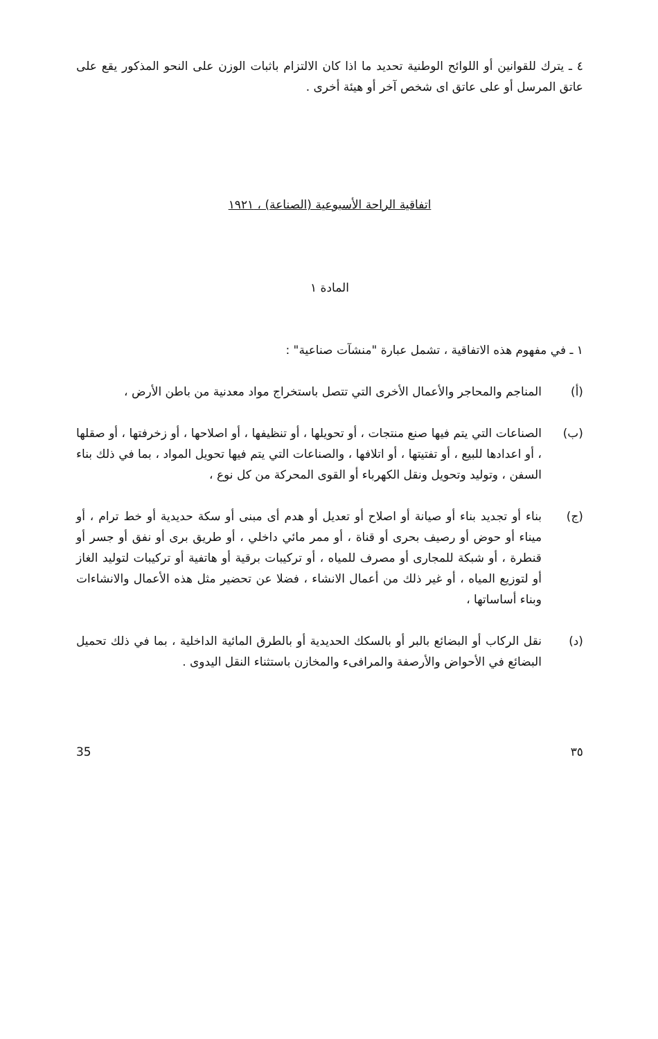٤ ـ يترك للقوانين أو اللوائح الوطنية تحديد ما اذا كان الالتزام باثبات الوزن على النحو المذكور يقع على عاتق المرسل أو على عاتق اى شخص آخر أو هيئة أخرى .
اتفاقية الراحة الأسبوعية (الصناعة) ، ١٩٢١
المادة ١
١ ـ في مفهوم هذه الاتفاقية ، تشمل عبارة "منشآت صناعية" :
(أ) المناجم والمحاجر والأعمال الأخرى التي تتصل باستخراج مواد معدنية من باطن الأرض ،
(ب) الصناعات التي يتم فيها صنع منتجات ، أو تحويلها ، أو تنظيفها ، أو اصلاحها ، أو زخرفتها ، أو صقلها ، أو اعدادها للبيع ، أو تفتيتها ، أو اتلافها ، والصناعات التي يتم فيها تحويل المواد ، بما في ذلك بناء السفن ، وتوليد وتحويل ونقل الكهرباء أو القوى المحركة من كل نوع ،
(ج) بناء أو تجديد بناء أو صيانة أو اصلاح أو تعديل أو هدم أى مبنى أو سكة حديدية أو خط ترام ، أو ميناء أو حوض أو رصيف بحرى أو قناة ، أو ممر مائي داخلي ، أو طريق برى أو نفق أو جسر أو قنطرة ، أو شبكة للمجارى أو مصرف للمياه ، أو تركيبات برقية أو هاتفية أو تركيبات لتوليد الغاز أو لتوزيع المياه ، أو غير ذلك من أعمال الانشاء ، فضلا عن تحضير مثل هذه الأعمال والانشاءات وبناء أساساتها ،
(د) نقل الركاب أو البضائع بالبر أو بالسكك الحديدية أو بالطرق المائية الداخلية ، بما في ذلك تحميل البضائع في الأحواض والأرصفة والمرافىء والمخازن باستثناء النقل اليدوى .
35 ٣٥